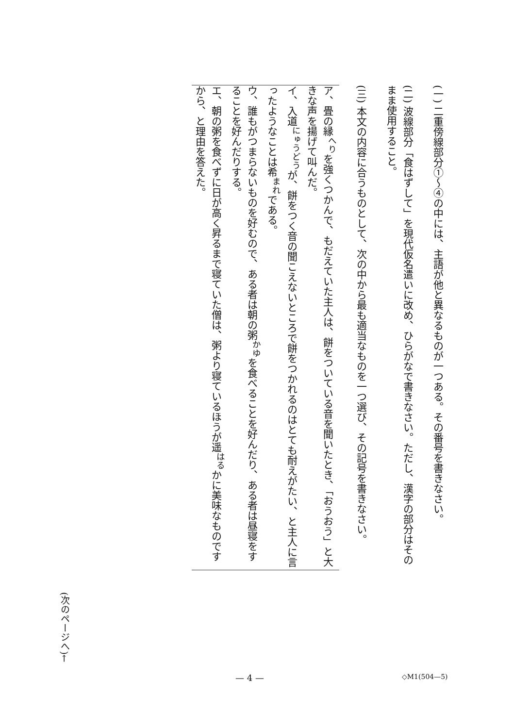(一) 二重傍線部分①〜④の中には、主語が他と異なるものが一つある。その番号を書きなさい。
(二) 波線部分「食はずして」を現代仮名遣いに改め、ひらがなで書きなさい。ただし、漢字の部分はそのまま使用すること。
(三) 本文の内容に合うものとして、次の中から最も適当なものを一つ選び、その記号を書きなさい。
ア、畳の縁<sup>へり</sup>を強くつかんで、もだえていた主人は、餅をついている音を聞いたとき、「おうおう」と大きな声を揚げて叫んだ。
イ、入道<sup>にゅうどう</sup>が、餅をつく音の聞こえないところで餅をつかれるのはとても耐えがたい、と主人に言ったようなことは希<sup>まれ</sup>である。
ウ、誰もがつまらないものを好むので、ある者は朝の粥<sup>かゆ</sup>を食べることを好んだり、ある者は昼寝をすることを好んだりする。
エ、朝の粥を食べずに日が高く昇るまで寝ていた僧は、粥より寝ているほうが遥<sup>はる</sup>かに美味なものですから、と理由を答えた。
(次のページへ)←
— 4 — ◇M1(504—5)